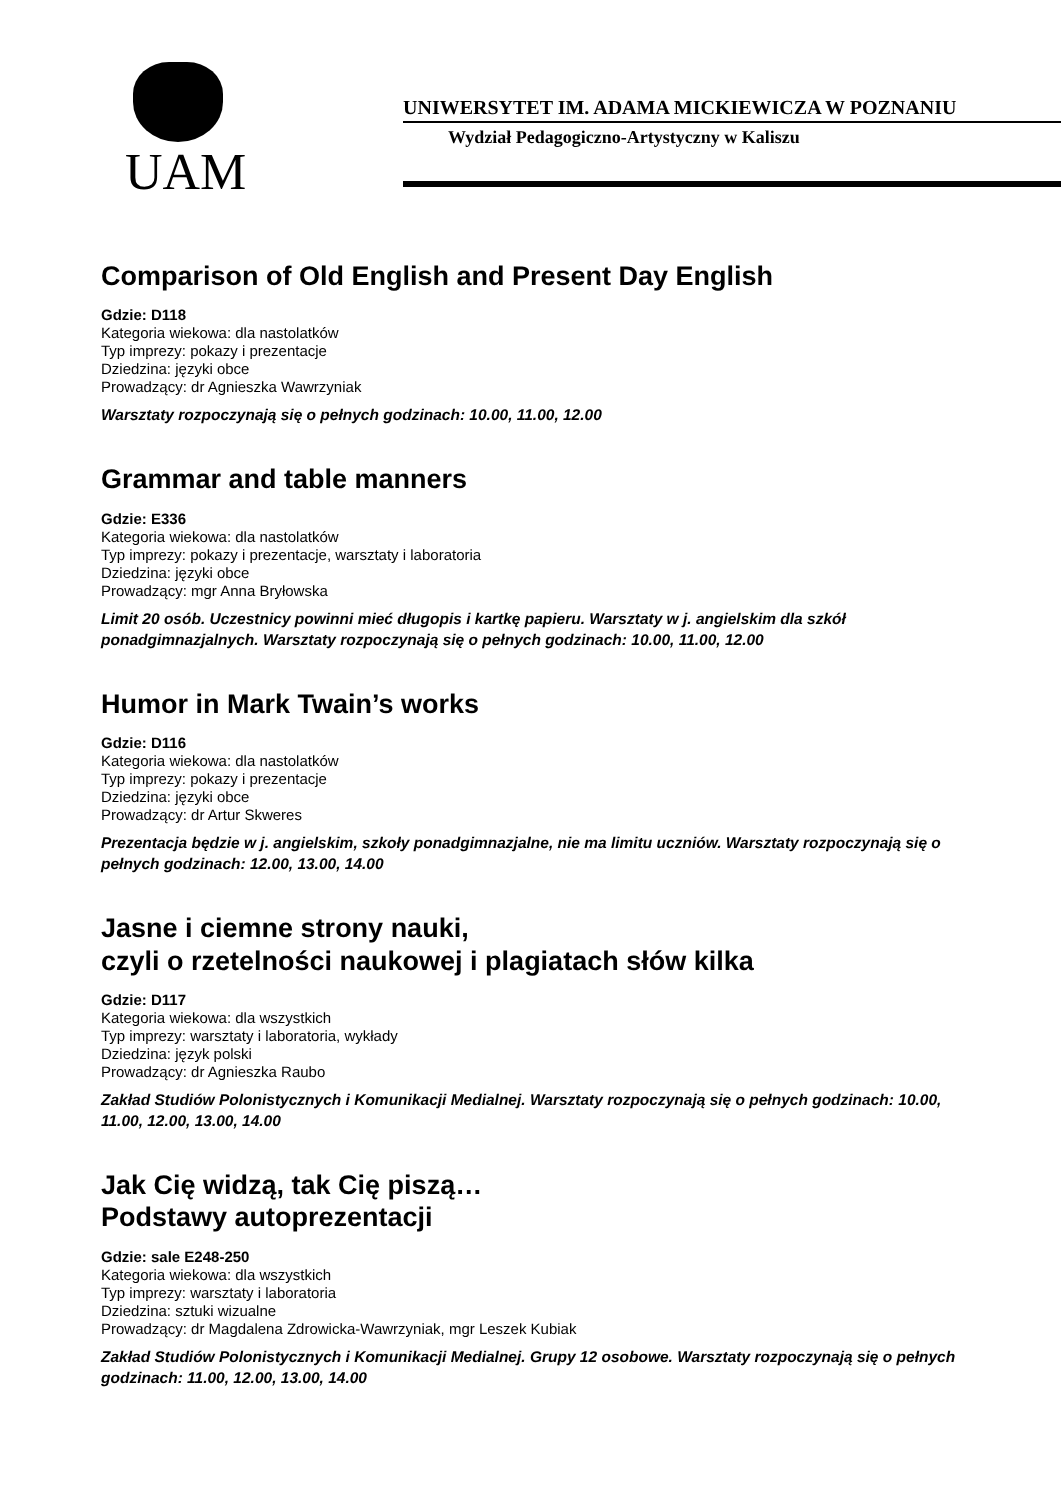UAM UNIWERSYTET IM. ADAMA MICKIEWICZA W POZNANIU
Wydział Pedagogiczno-Artystyczny w Kaliszu
Comparison of Old English and Present Day English
Gdzie: D118
Kategoria wiekowa: dla nastolatków
Typ imprezy: pokazy i prezentacje
Dziedzina: języki obce
Prowadzący: dr Agnieszka Wawrzyniak
Warsztaty rozpoczynają się o pełnych godzinach: 10.00, 11.00, 12.00
Grammar and table manners
Gdzie: E336
Kategoria wiekowa: dla nastolatków
Typ imprezy: pokazy i prezentacje, warsztaty i laboratoria
Dziedzina: języki obce
Prowadzący: mgr Anna Bryłowska
Limit 20 osób. Uczestnicy powinni mieć długopis i kartkę papieru. Warsztaty w j. angielskim dla szkół ponadgimnazjalnych. Warsztaty rozpoczynają się o pełnych godzinach: 10.00, 11.00, 12.00
Humor in Mark Twain’s works
Gdzie: D116
Kategoria wiekowa: dla nastolatków
Typ imprezy: pokazy i prezentacje
Dziedzina: języki obce
Prowadzący: dr Artur Skweres
Prezentacja będzie w j. angielskim, szkoły ponadgimnazjalne, nie ma limitu uczniów. Warsztaty rozpoczynają się o pełnych godzinach: 12.00, 13.00, 14.00
Jasne i ciemne strony nauki,
czyli o rzetelności naukowej i plagiatach słów kilka
Gdzie: D117
Kategoria wiekowa: dla wszystkich
Typ imprezy: warsztaty i laboratoria, wykłady
Dziedzina: język polski
Prowadzący: dr Agnieszka Raubo
Zakład Studiów Polonistycznych i Komunikacji Medialnej. Warsztaty rozpoczynają się o pełnych godzinach: 10.00, 11.00, 12.00, 13.00, 14.00
Jak Cię widzą, tak Cię piszą…
Podstawy autoprezentacji
Gdzie: sale E248-250
Kategoria wiekowa: dla wszystkich
Typ imprezy: warsztaty i laboratoria
Dziedzina: sztuki wizualne
Prowadzący: dr Magdalena Zdrowicka-Wawrzyniak, mgr Leszek Kubiak
Zakład Studiów Polonistycznych i Komunikacji Medialnej. Grupy 12 osobowe. Warsztaty rozpoczynają się o pełnych godzinach: 11.00, 12.00, 13.00, 14.00